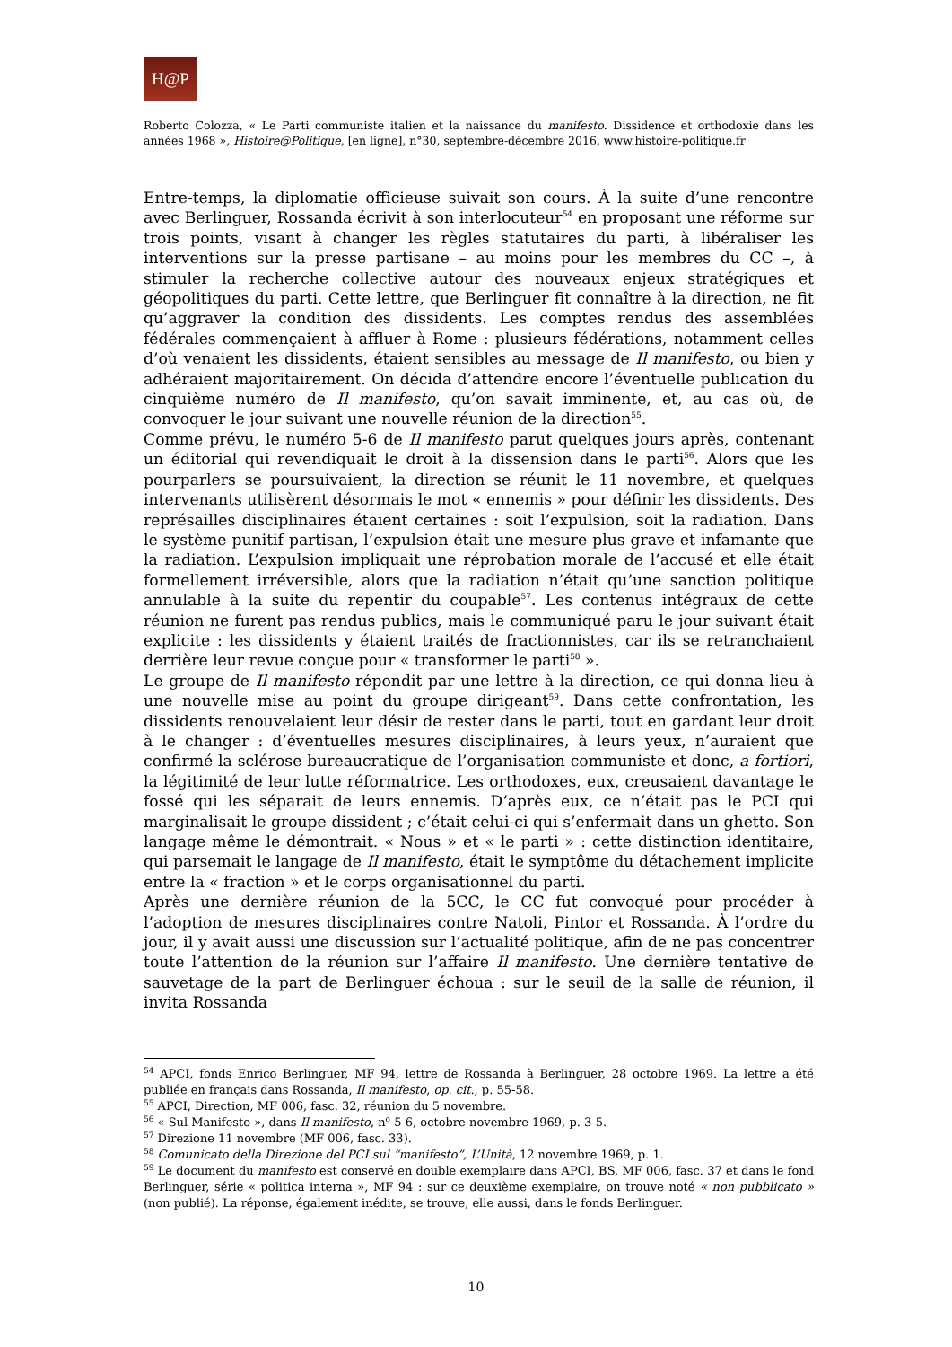H@P
Roberto Colozza, « Le Parti communiste italien et la naissance du manifesto. Dissidence et orthodoxie dans les années 1968 », Histoire@Politique, [en ligne], n°30, septembre-décembre 2016, www.histoire-politique.fr
Entre-temps, la diplomatie officieuse suivait son cours. À la suite d’une rencontre avec Berlinguer, Rossanda écrivit à son interlocuteur<sup>54</sup> en proposant une réforme sur trois points, visant à changer les règles statutaires du parti, à libéraliser les interventions sur la presse partisane – au moins pour les membres du CC –, à stimuler la recherche collective autour des nouveaux enjeux stratégiques et géopolitiques du parti. Cette lettre, que Berlinguer fit connaître à la direction, ne fit qu’aggraver la condition des dissidents. Les comptes rendus des assemblées fédérales commençaient à affluer à Rome : plusieurs fédérations, notamment celles d’où venaient les dissidents, étaient sensibles au message de Il manifesto, ou bien y adhéraient majoritairement. On décida d’attendre encore l’éventuelle publication du cinquième numéro de Il manifesto, qu’on savait imminente, et, au cas où, de convoquer le jour suivant une nouvelle réunion de la direction<sup>55</sup>.
Comme prévu, le numéro 5-6 de Il manifesto parut quelques jours après, contenant un éditorial qui revendiquait le droit à la dissension dans le parti<sup>56</sup>. Alors que les pourparlers se poursuivaient, la direction se réunit le 11 novembre, et quelques intervenants utilisèrent désormais le mot « ennemis » pour définir les dissidents. Des représailles disciplinaires étaient certaines : soit l’expulsion, soit la radiation. Dans le système punitif partisan, l’expulsion était une mesure plus grave et infamante que la radiation. L’expulsion impliquait une réprobation morale de l’accusé et elle était formellement irréversible, alors que la radiation n’était qu’une sanction politique annulable à la suite du repentir du coupable<sup>57</sup>. Les contenus intégraux de cette réunion ne furent pas rendus publics, mais le communiqué paru le jour suivant était explicite : les dissidents y étaient traités de fractionnistes, car ils se retranchaient derrière leur revue conçue pour « transformer le parti<sup>58</sup> ».
Le groupe de Il manifesto répondit par une lettre à la direction, ce qui donna lieu à une nouvelle mise au point du groupe dirigeant<sup>59</sup>. Dans cette confrontation, les dissidents renouvelaient leur désir de rester dans le parti, tout en gardant leur droit à le changer : d’éventuelles mesures disciplinaires, à leurs yeux, n’auraient que confirmé la sclérose bureaucratique de l’organisation communiste et donc, a fortiori, la légitimité de leur lutte réformatrice. Les orthodoxes, eux, creusaient davantage le fossé qui les séparait de leurs ennemis. D’après eux, ce n’était pas le PCI qui marginalisait le groupe dissident ; c’était celui-ci qui s’enfermait dans un ghetto. Son langage même le démontrait. « Nous » et « le parti » : cette distinction identitaire, qui parsemait le langage de Il manifesto, était le symptôme du détachement implicite entre la « fraction » et le corps organisationnel du parti.
Après une dernière réunion de la 5CC, le CC fut convoqué pour procéder à l’adoption de mesures disciplinaires contre Natoli, Pintor et Rossanda. À l’ordre du jour, il y avait aussi une discussion sur l’actualité politique, afin de ne pas concentrer toute l’attention de la réunion sur l’affaire Il manifesto. Une dernière tentative de sauvetage de la part de Berlinguer échoua : sur le seuil de la salle de réunion, il invita Rossanda
<sup>54</sup> APCI, fonds Enrico Berlinguer, MF 94, lettre de Rossanda à Berlinguer, 28 octobre 1969. La lettre a été publiée en français dans Rossanda, Il manifesto, op. cit., p. 55-58.
<sup>55</sup> APCI, Direction, MF 006, fasc. 32, réunion du 5 novembre.
<sup>56</sup> « Sul Manifesto », dans Il manifesto, n<sup>o</sup> 5-6, octobre-novembre 1969, p. 3-5.
<sup>57</sup> Direzione 11 novembre (MF 006, fasc. 33).
<sup>58</sup> Comunicato della Direzione del PCI sul “manifesto”, L’Unità, 12 novembre 1969, p. 1.
<sup>59</sup> Le document du manifesto est conservé en double exemplaire dans APCI, BS, MF 006, fasc. 37 et dans le fond Berlinguer, série « politica interna », MF 94 : sur ce deuxième exemplaire, on trouve noté « non pubblicato » (non publié). La réponse, également inédite, se trouve, elle aussi, dans le fonds Berlinguer.
10